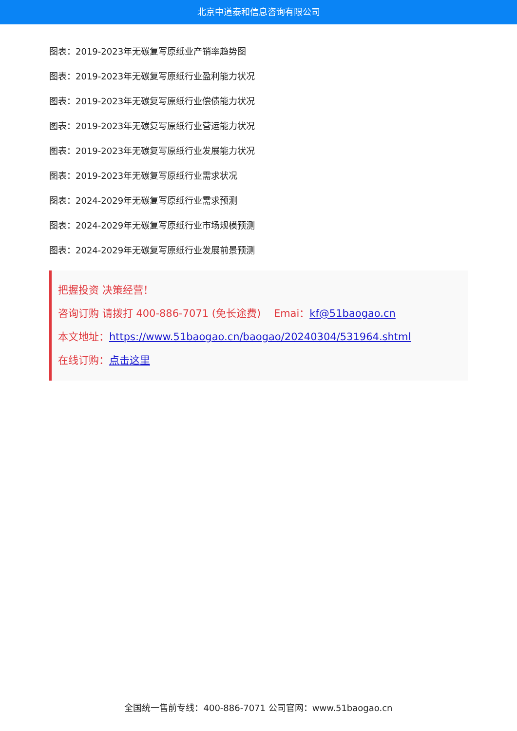北京中道泰和信息咨询有限公司
图表：2019-2023年无碳复写原纸业产销率趋势图
图表：2019-2023年无碳复写原纸行业盈利能力状况
图表：2019-2023年无碳复写原纸行业偿债能力状况
图表：2019-2023年无碳复写原纸行业营运能力状况
图表：2019-2023年无碳复写原纸行业发展能力状况
图表：2019-2023年无碳复写原纸行业需求状况
图表：2024-2029年无碳复写原纸行业需求预测
图表：2024-2029年无碳复写原纸行业市场规模预测
图表：2024-2029年无碳复写原纸行业发展前景预测
把握投资 决策经营！
咨询订购 请拨打 400-886-7071 (免长途费) Emai：kf@51baogao.cn
本文地址：https://www.51baogao.cn/baogao/20240304/531964.shtml
在线订购：点击这里
全国统一售前专线：400-886-7071 公司官网：www.51baogao.cn